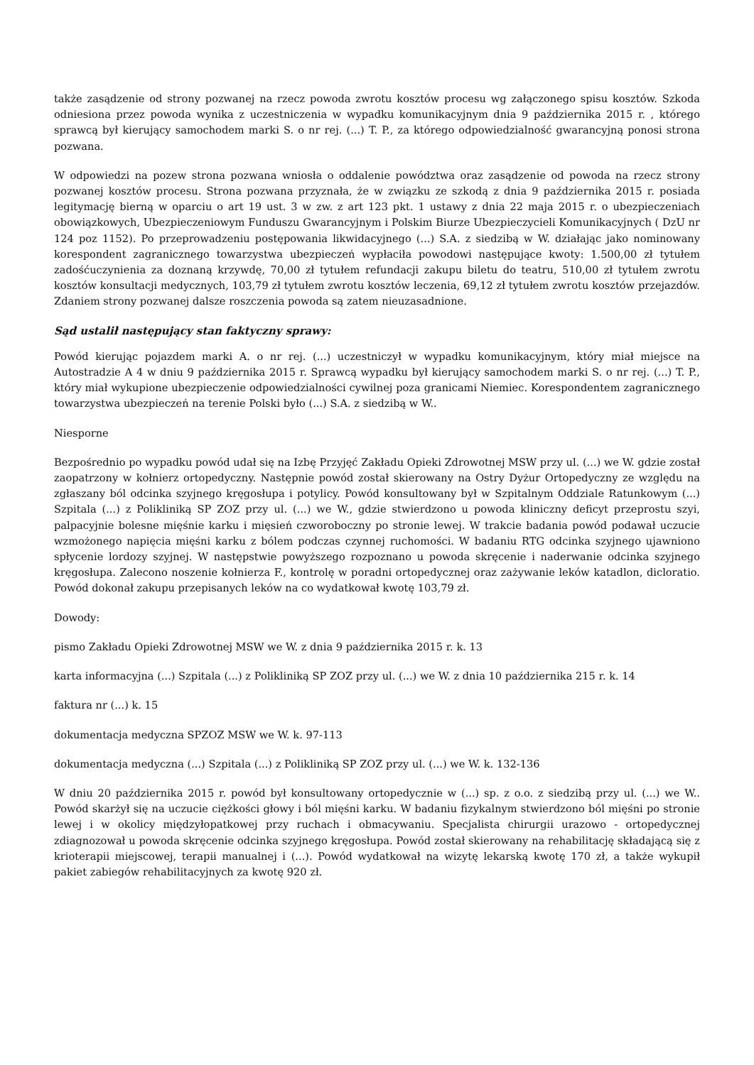także zasądzenie od strony pozwanej na rzecz powoda zwrotu kosztów procesu wg załączonego spisu kosztów. Szkoda odniesiona przez powoda wynika z uczestniczenia w wypadku komunikacyjnym dnia 9 października 2015 r. , którego sprawcą był kierujący samochodem marki S. o nr rej. (...) T. P., za którego odpowiedzialność gwarancyjną ponosi strona pozwana.
W odpowiedzi na pozew strona pozwana wniosła o oddalenie powództwa oraz zasądzenie od powoda na rzecz strony pozwanej kosztów procesu. Strona pozwana przyznała, że w związku ze szkodą z dnia 9 października 2015 r. posiada legitymację bierną w oparciu o art 19 ust. 3 w zw. z art 123 pkt. 1 ustawy z dnia 22 maja 2015 r. o ubezpieczeniach obowiązkowych, Ubezpieczeniowym Funduszu Gwarancyjnym i Polskim Biurze Ubezpieczycieli Komunikacyjnych ( DzU nr 124 poz 1152). Po przeprowadzeniu postępowania likwidacyjnego (...) S.A. z siedzibą w W. działając jako nominowany korespondent zagranicznego towarzystwa ubezpieczeń wypłaciła powodowi następujące kwoty: 1.500,00 zł tytułem zadośćuczynienia za doznaną krzywdę, 70,00 zł tytułem refundacji zakupu biletu do teatru, 510,00 zł tytułem zwrotu kosztów konsultacji medycznych, 103,79 zł tytułem zwrotu kosztów leczenia, 69,12 zł tytułem zwrotu kosztów przejazdów. Zdaniem strony pozwanej dalsze roszczenia powoda są zatem nieuzasadnione.
Sąd ustalił następujący stan faktyczny sprawy:
Powód kierując pojazdem marki A. o nr rej. (...) uczestniczył w wypadku komunikacyjnym, który miał miejsce na Autostradzie A 4 w dniu 9 października 2015 r. Sprawcą wypadku był kierujący samochodem marki S. o nr rej. (...) T. P., który miał wykupione ubezpieczenie odpowiedzialności cywilnej poza granicami Niemiec. Korespondentem zagranicznego towarzystwa ubezpieczeń na terenie Polski było (...) S.A. z siedzibą w W..
Niesporne
Bezpośrednio po wypadku powód udał się na Izbę Przyjęć Zakładu Opieki Zdrowotnej MSW przy ul. (...) we W. gdzie został zaopatrzony w kołnierz ortopedyczny. Następnie powód został skierowany na Ostry Dyżur Ortopedyczny ze względu na zgłaszany ból odcinka szyjnego kręgosłupa i potylicy. Powód konsultowany był w Szpitalnym Oddziale Ratunkowym (...) Szpitala (...) z Polikliniką SP ZOZ przy ul. (...) we W., gdzie stwierdzono u powoda kliniczny deficyt przeprostu szyi, palpacyjnie bolesne mięśnie karku i mięsień czworoboczny po stronie lewej. W trakcie badania powód podawał uczucie wzmożonego napięcia mięśni karku z bólem podczas czynnej ruchomości. W badaniu RTG odcinka szyjnego ujawniono spłycenie lordozy szyjnej. W następstwie powyższego rozpoznano u powoda skręcenie i naderwanie odcinka szyjnego kręgosłupa. Zalecono noszenie kołnierza F., kontrolę w poradni ortopedycznej oraz zażywanie leków katadlon, dicloratio. Powód dokonał zakupu przepisanych leków na co wydatkował kwotę 103,79 zł.
Dowody:
pismo Zakładu Opieki Zdrowotnej MSW we W. z dnia 9 października 2015 r. k. 13
karta informacyjna (...) Szpitala (...) z Polikliniką SP ZOZ przy ul. (...) we W. z dnia 10 października 215 r. k. 14
faktura nr (...) k. 15
dokumentacja medyczna SPZOZ MSW we W. k. 97-113
dokumentacja medyczna (...) Szpitala (...) z Polikliniką SP ZOZ przy ul. (...) we W. k. 132-136
W dniu 20 października 2015 r. powód był konsultowany ortopedycznie w (...) sp. z o.o. z siedzibą przy ul. (...) we W.. Powód skarżył się na uczucie ciężkości głowy i ból mięśni karku. W badaniu fizykalnym stwierdzono ból mięśni po stronie lewej i w okolicy międzyłopatkowej przy ruchach i obmacywaniu. Specjalista chirurgii urazowo - ortopedycznej zdiagnozował u powoda skręcenie odcinka szyjnego kręgosłupa. Powód został skierowany na rehabilitację składającą się z krioterapii miejscowej, terapii manualnej i (...). Powód wydatkował na wizytę lekarską kwotę 170 zł, a także wykupił pakiet zabiegów rehabilitacyjnych za kwotę 920 zł.